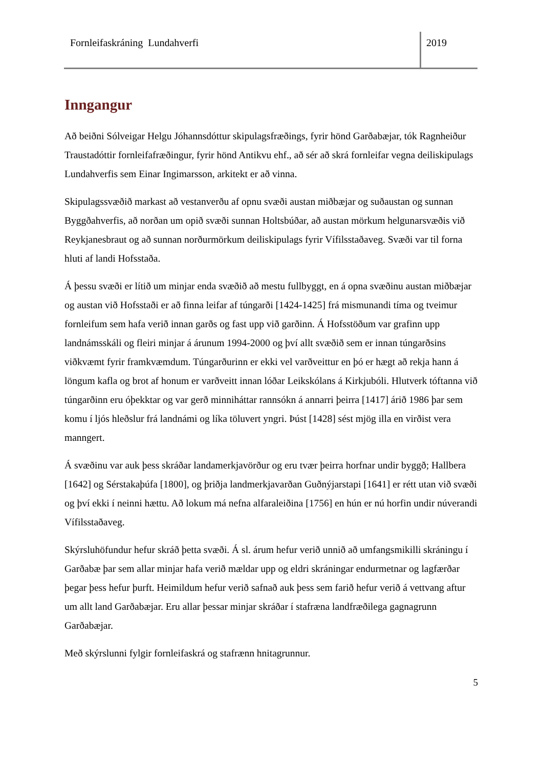Fornleifaskráning Lundahverfi 2019
Inngangur
Að beiðni Sólveigar Helgu Jóhannsdóttur skipulagsfræðings, fyrir hönd Garðabæjar, tók Ragnheiður Traustadóttir fornleifafræðingur, fyrir hönd Antikvu ehf., að sér að skrá fornleifar vegna deiliskipulags Lundahverfis sem Einar Ingimarsson, arkitekt er að vinna.
Skipulagssvæðið markast að vestanverðu af opnu svæði austan miðbæjar og suðaustan og sunnan Byggðahverfis, að norðan um opið svæði sunnan Holtsbúðar, að austan mörkum helgunarsvæðis við Reykjanesbraut og að sunnan norðurmörkum deiliskipulags fyrir Vífilsstaðaveg. Svæði var til forna hluti af landi Hofsstaða.
Á þessu svæði er lítið um minjar enda svæðið að mestu fullbyggt, en á opna svæðinu austan miðbæjar og austan við Hofsstaði er að finna leifar af túngarði [1424-1425] frá mismunandi tíma og tveimur fornleifum sem hafa verið innan garðs og fast upp við garðinn. Á Hofsstöðum var grafinn upp landnámsskáli og fleiri minjar á árunum 1994-2000 og því allt svæðið sem er innan túngarðsins viðkvæmt fyrir framkvæmdum. Túngarðurinn er ekki vel varðveittur en þó er hægt að rekja hann á löngum kafla og brot af honum er varðveitt innan lóðar Leikskólans á Kirkjubóli. Hlutverk tóftanna við túngarðinn eru óþekktar og var gerð minniháttar rannsókn á annarri þeirra [1417] árið 1986 þar sem komu í ljós hleðslur frá landnámi og líka töluvert yngri. Þúst [1428] sést mjög illa en virðist vera manngert.
Á svæðinu var auk þess skráðar landamerkjavörður og eru tvær þeirra horfnar undir byggð; Hallbera [1642] og Sérstakaþúfa [1800], og þriðja landmerkjavarðan Guðnýjarstapi [1641] er rétt utan við svæði og því ekki í neinni hættu. Að lokum má nefna alfaraleiðina [1756] en hún er nú horfin undir núverandi Vífilsstaðaveg.
Skýrsluhöfundur hefur skráð þetta svæði. Á sl. árum hefur verið unnið að umfangsmikilli skráningu í Garðabæ þar sem allar minjar hafa verið mældar upp og eldri skráningar endurmetnar og lagfærðar þegar þess hefur þurft. Heimildum hefur verið safnað auk þess sem farið hefur verið á vettvang aftur um allt land Garðabæjar. Eru allar þessar minjar skráðar í stafræna landfræðilega gagnagrunn Garðabæjar.
Með skýrslunni fylgir fornleifaskrá og stafrænn hnitagrunnur.
5